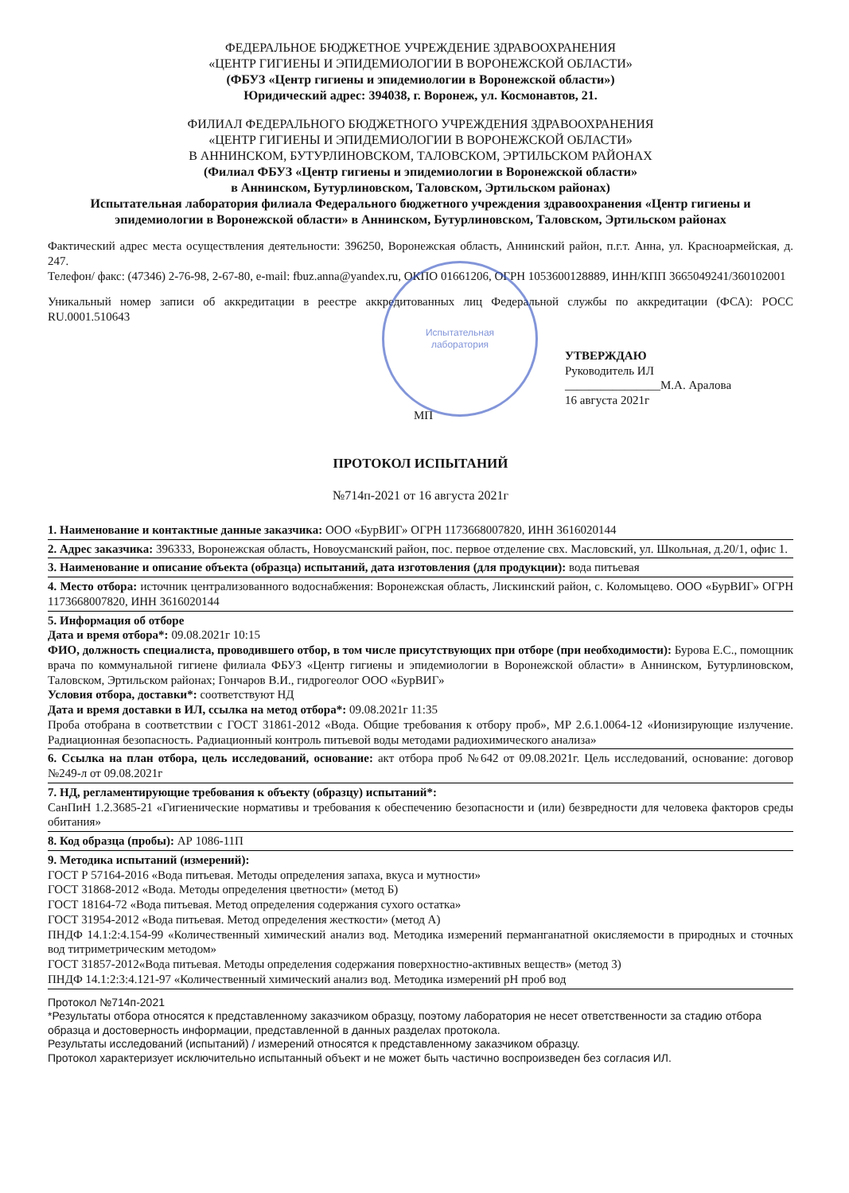ФЕДЕРАЛЬНОЕ БЮДЖЕТНОЕ УЧРЕЖДЕНИЕ ЗДРАВООХРАНЕНИЯ
«ЦЕНТР ГИГИЕНЫ И ЭПИДЕМИОЛОГИИ В ВОРОНЕЖСКОЙ ОБЛАСТИ»
(ФБУЗ «Центр гигиены и эпидемиологии в Воронежской области»)
Юридический адрес: 394038, г. Воронеж, ул. Космонавтов, 21.
ФИЛИАЛ ФЕДЕРАЛЬНОГО БЮДЖЕТНОГО УЧРЕЖДЕНИЯ ЗДРАВООХРАНЕНИЯ
«ЦЕНТР ГИГИЕНЫ И ЭПИДЕМИОЛОГИИ В ВОРОНЕЖСКОЙ ОБЛАСТИ»
В АННИНСКОМ, БУТУРЛИНОВСКОМ, ТАЛОВСКОМ, ЭРТИЛЬСКОМ РАЙОНАХ
(Филиал ФБУЗ «Центр гигиены и эпидемиологии в Воронежской области»
в Аннинском, Бутурлиновском, Таловском, Эртильском районах)
Испытательная лаборатория филиала Федерального бюджетного учреждения здравоохранения «Центр гигиены и эпидемиологии в Воронежской области» в Аннинском, Бутурлиновском, Таловском, Эртильском районах
Фактический адрес места осуществления деятельности: 396250, Воронежская область, Аннинский район, п.г.т. Анна, ул. Красноармейская, д. 247.
Телефон/ факс: (47346) 2-76-98, 2-67-80, e-mail: fbuz.anna@yandex.ru, ОКПО 01661206, ОГРН 1053600128889, ИНН/КПП 3665049241/360102001
Уникальный номер записи об аккредитации в реестре аккредитованных лиц Федеральной службы по аккредитации (ФСА): РОСС RU.0001.510643
Испытательная
лаборатория
УТВЕРЖДАЮ
Руководитель ИЛ
________________М.А. Аралова
16 августа 2021г
МП
ПРОТОКОЛ ИСПЫТАНИЙ
№714п-2021 от 16 августа 2021г
1. Наименование и контактные данные заказчика: ООО «БурВИГ» ОГРН 1173668007820, ИНН 3616020144
2. Адрес заказчика: 396333, Воронежская область, Новоусманский район, пос. первое отделение свх. Масловский, ул. Школьная, д.20/1, офис 1.
3. Наименование и описание объекта (образца) испытаний, дата изготовления (для продукции): вода питьевая
4. Место отбора: источник централизованного водоснабжения: Воронежская область, Лискинский район, с. Коломыцево. ООО «БурВИГ» ОГРН 1173668007820, ИНН 3616020144
5. Информация об отборе
Дата и время отбора*: 09.08.2021г 10:15
ФИО, должность специалиста, проводившего отбор, в том числе присутствующих при отборе (при необходимости): Бурова Е.С., помощник врача по коммунальной гигиене филиала ФБУЗ «Центр гигиены и эпидемиологии в Воронежской области» в Аннинском, Бутурлиновском, Таловском, Эртильском районах; Гончаров В.И., гидрогеолог ООО «БурВИГ»
Условия отбора, доставки*: соответствуют НД
Дата и время доставки в ИЛ, ссылка на метод отбора*: 09.08.2021г 11:35
Проба отобрана в соответствии с ГОСТ 31861-2012 «Вода. Общие требования к отбору проб», МР 2.6.1.0064-12 «Ионизирующие излучение. Радиационная безопасность. Радиационный контроль питьевой воды методами радиохимического анализа»
6. Ссылка на план отбора, цель исследований, основание: акт отбора проб №642 от 09.08.2021г. Цель исследований, основание: договор №249-л от 09.08.2021г
7. НД, регламентирующие требования к объекту (образцу) испытаний*:
СанПиН 1.2.3685-21 «Гигиенические нормативы и требования к обеспечению безопасности и (или) безвредности для человека факторов среды обитания»
8. Код образца (пробы): АР 1086-11П
9. Методика испытаний (измерений):
ГОСТ Р 57164-2016 «Вода питьевая. Методы определения запаха, вкуса и мутности»
ГОСТ 31868-2012 «Вода. Методы определения цветности» (метод Б)
ГОСТ 18164-72 «Вода питьевая. Метод определения содержания сухого остатка»
ГОСТ 31954-2012 «Вода питьевая. Метод определения жесткости» (метод А)
ПНДФ 14.1:2:4.154-99 «Количественный химический анализ вод. Методика измерений перманганатной окисляемости в природных и сточных вод титриметрическим методом»
ГОСТ 31857-2012«Вода питьевая. Методы определения содержания поверхностно-активных веществ» (метод 3)
ПНДФ 14.1:2:3:4.121-97 «Количественный химический анализ вод. Методика измерений pH проб вод
Протокол №714п-2021
*Результаты отбора относятся к представленному заказчиком образцу, поэтому лаборатория не несет ответственности за стадию отбора образца и достоверность информации, представленной в данных разделах протокола.
Результаты исследований (испытаний) / измерений относятся к представленному заказчиком образцу.
Протокол характеризует исключительно испытанный объект и не может быть частично воспроизведен без согласия ИЛ.